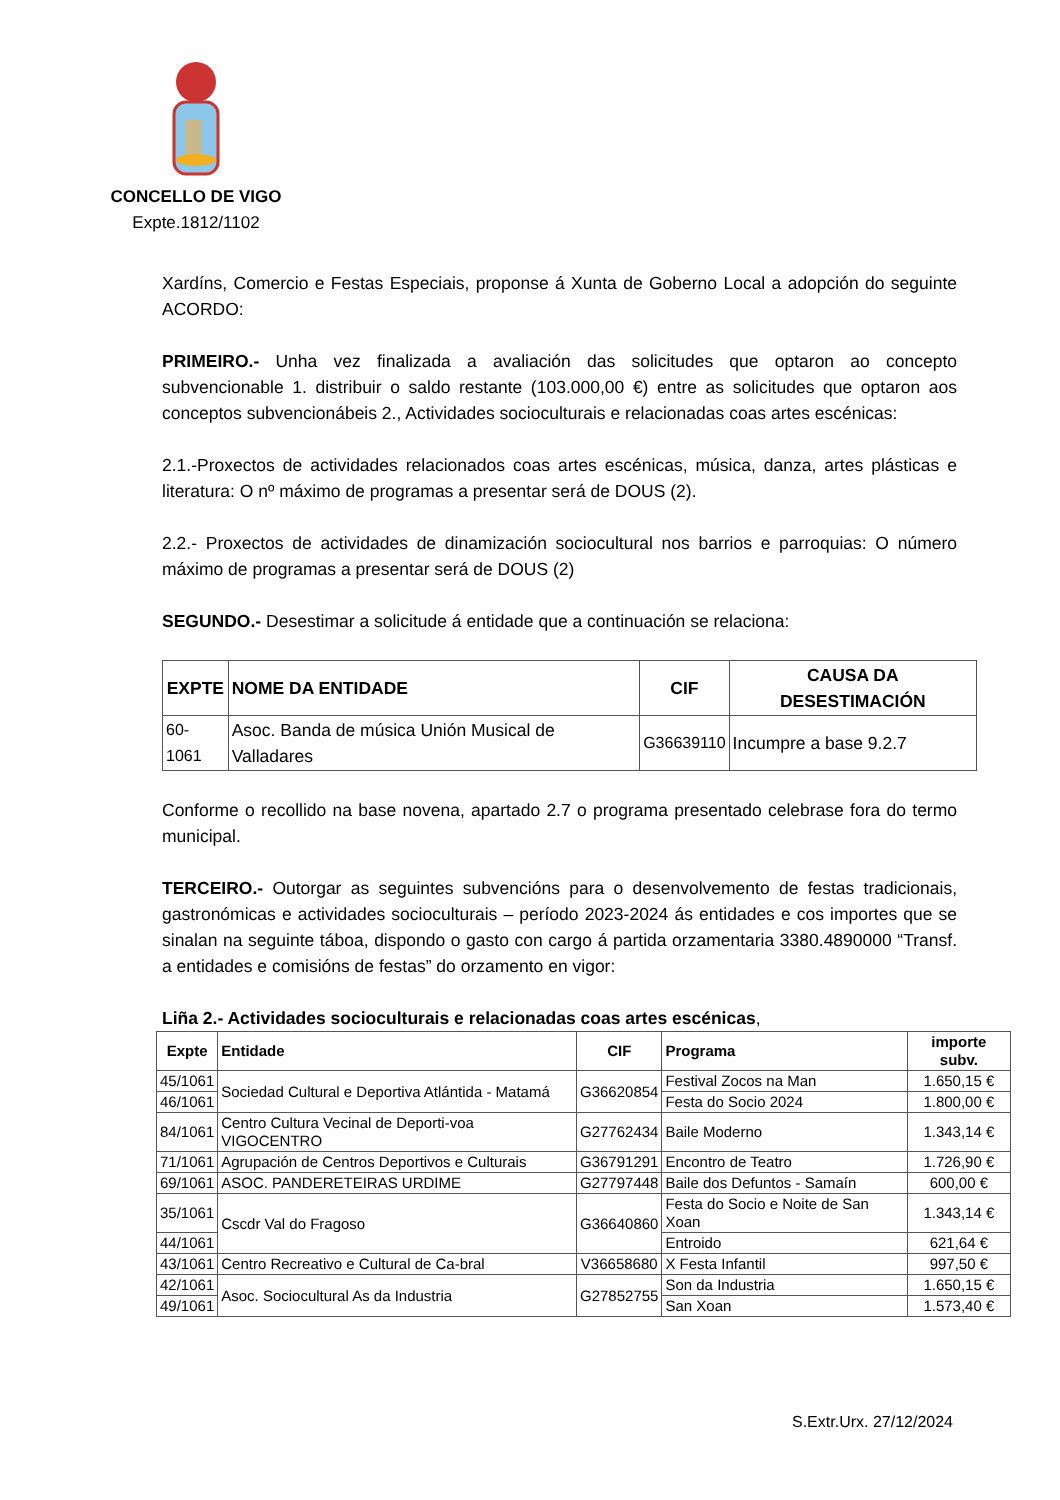CONCELLO DE VIGO
Expte.1812/1102
Xardíns, Comercio e Festas Especiais, proponse á Xunta de Goberno Local a adopción do seguinte ACORDO:
PRIMEIRO.- Unha vez finalizada a avaliación das solicitudes que optaron ao concepto subvencionable 1. distribuir o saldo restante (103.000,00 €) entre as solicitudes que optaron aos conceptos subvencionábeis 2., Actividades socioculturais e relacionadas coas artes escénicas:
2.1.-Proxectos de actividades relacionados coas artes escénicas, música, danza, artes plásticas e literatura: O nº máximo de programas a presentar será de DOUS (2).
2.2.- Proxectos de actividades de dinamización sociocultural nos barrios e parroquias: O número máximo de programas a presentar será de DOUS (2)
SEGUNDO.- Desestimar a solicitude á entidade que a continuación se relaciona:
| EXPTE | NOME DA ENTIDADE | CIF | CAUSA DA DESESTIMACIÓN |
| --- | --- | --- | --- |
| 60-1061 | Asoc. Banda de música Unión Musical de Valladares | G36639110 | Incumpre a base 9.2.7 |
Conforme o recollido na base novena, apartado 2.7 o programa presentado celebrase fora do termo municipal.
TERCEIRO.- Outorgar as seguintes subvencións para o desenvolvemento de festas tradicionais, gastronómicas e actividades socioculturais – período 2023-2024 ás entidades e cos importes que se sinalan na seguinte táboa, dispondo o gasto con cargo á partida orzamentaria 3380.4890000 “Transf. a entidades e comisións de festas” do orzamento en vigor:
Liña 2.- Actividades socioculturais e relacionadas coas artes escénicas,
| Expte | Entidade | CIF | Programa | importe subv. |
| --- | --- | --- | --- | --- |
| 45/1061 | Sociedad Cultural e Deportiva Atlántida - Matamá | G36620854 | Festival Zocos na Man | 1.650,15 € |
| 46/1061 | | | Festa do Socio 2024 | 1.800,00 € |
| 84/1061 | Centro Cultura Vecinal de Deporti-voa VIGOCENTRO | G27762434 | Baile Moderno | 1.343,14 € |
| 71/1061 | Agrupación de Centros Deportivos e Culturais | G36791291 | Encontro de Teatro | 1.726,90 € |
| 69/1061 | ASOC. PANDERETEIRAS URDIME | G27797448 | Baile dos Defuntos - Samaín | 600,00 € |
| 35/1061 | Cscdr Val do Fragoso | G36640860 | Festa do Socio e Noite de San Xoan | 1.343,14 € |
| 44/1061 | | | Entroido | 621,64 € |
| 43/1061 | Centro Recreativo e Cultural de Ca-bral | V36658680 | X Festa Infantil | 997,50 € |
| 42/1061 | Asoc. Sociocultural As da Industria | G27852755 | Son da Industria | 1.650,15 € |
| 49/1061 | | | San Xoan | 1.573,40 € |
S.Extr.Urx. 27/12/2024